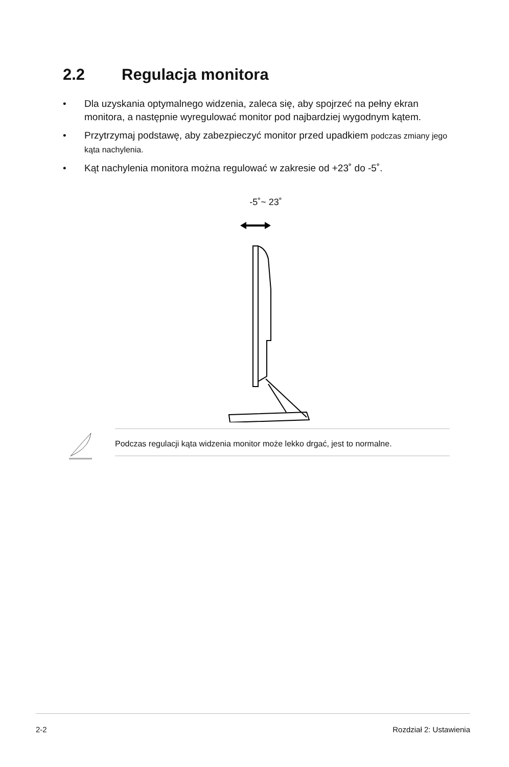2.2 Regulacja monitora
• Dla uzyskania optymalnego widzenia, zaleca się, aby spojrzeć na pełny ekran monitora, a następnie wyregulować monitor pod najbardziej wygodnym kątem.
• Przytrzymaj podstawę, aby zabezpieczyć monitor przed upadkiem podczas zmiany jego kąta nachylenia.
• Kąt nachylenia monitora można regulować w zakresie od +23˚ do -5˚.
-5˚~ 23˚
Podczas regulacji kąta widzenia monitor może lekko drgać, jest to normalne.
2-2 Rozdział 2: Ustawienia